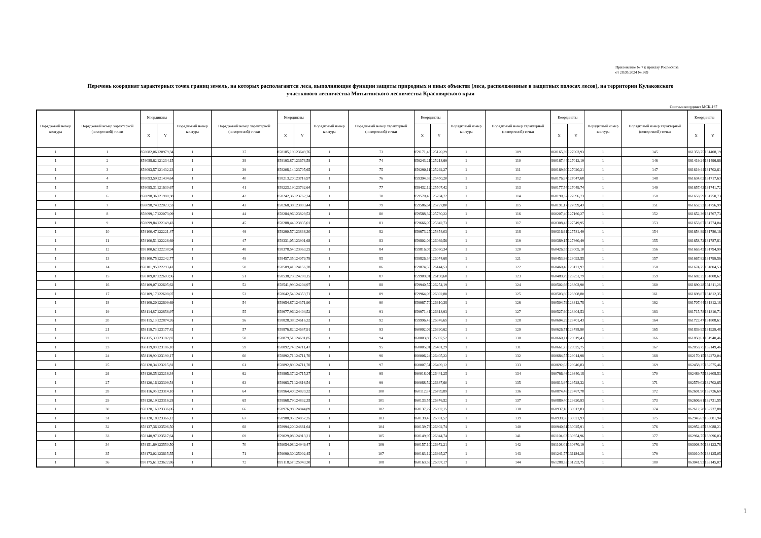Приложение № 7 к приказу Рослесхоза
от 28.05.2024 № 369
Перечень координат характерных точек границ земель, на которых располагаются леса, выполняющие функции защиты природных и иных объектов (леса, расположенные в защитных полосах лесов), на территории Кулаковского участкового лесничества Мотыгинского лесничества Красноярского края
Система координат МСК-167
| Порядковый номер контура | Порядковый номер характерной (поворотной) точки | Координаты | | Порядковый номер контура | Порядковый номер характерной (поворотной) точки | Координаты | | Порядковый номер контура | Порядковый номер характерной (поворотной) точки | Координаты | | Порядковый номер контура | Порядковый номер характерной (поворотной) точки | Координаты | | Порядковый номер контура | Порядковый номер характерной (поворотной) точки | Координаты | |
| --- | --- | --- | --- | --- | --- | --- | --- | --- | --- | --- | --- | --- | --- | --- | --- | --- | --- | --- | --- |
| | | X | Y | | | X | Y | | | X | Y | | | X | Y | | | X | Y |
| 1 | 1 | 858082,06 | 120979,34 | 1 | 37 | 858185,19 | 123649,76 | 1 | 73 | 859171,48 | 125120,29 | 1 | 109 | 860165,39 | 127003,93 | 1 | 145 | 861353,75 | 131408,19 |
| 1 | 2 | 858088,62 | 121234,15 | 1 | 38 | 858193,87 | 123673,58 | 1 | 74 | 859243,21 | 125218,69 | 1 | 110 | 860167,44 | 127012,19 | 1 | 146 | 861419,24 | 131496,66 |
| 1 | 3 | 858093,57 | 121432,23 | 1 | 39 | 858208,14 | 123705,65 | 1 | 75 | 859290,11 | 125292,27 | 1 | 111 | 860169,60 | 127020,21 | 1 | 147 | 861619,44 | 131702,61 |
| 1 | 4 | 858093,59 | 121434,64 | 1 | 40 | 858213,20 | 123716,97 | 1 | 76 | 859394,33 | 125450,20 | 1 | 112 | 860176,97 | 127047,68 | 1 | 148 | 861634,02 | 131717,63 |
| 1 | 5 | 858095,31 | 121630,67 | 1 | 41 | 858223,19 | 123732,64 | 1 | 77 | 859432,12 | 125507,42 | 1 | 113 | 860177,54 | 127049,74 | 1 | 149 | 861657,43 | 131741,72 |
| 1 | 6 | 858098,36 | 121980,38 | 1 | 42 | 858242,36 | 123762,74 | 1 | 78 | 859570,48 | 125704,72 | 1 | 114 | 860190,37 | 127096,73 | 1 | 150 | 861653,59 | 131750,73 |
| 1 | 7 | 858098,74 | 122023,53 | 1 | 43 | 858268,38 | 123803,44 | 1 | 79 | 859586,64 | 125727,80 | 1 | 115 | 860191,17 | 127099,43 | 1 | 151 | 861652,52 | 131756,99 |
| 1 | 8 | 858099,17 | 122073,09 | 1 | 44 | 858284,96 | 123829,53 | 1 | 80 | 859588,32 | 125730,22 | 1 | 116 | 860207,40 | 127160,27 | 1 | 152 | 861652,36 | 131767,73 |
| 1 | 9 | 858099,84 | 122149,43 | 1 | 45 | 858288,44 | 123835,01 | 1 | 81 | 859666,05 | 125842,73 | 1 | 117 | 860308,43 | 127549,95 | 1 | 153 | 861653,07 | 131774,04 |
| 1 | 10 | 858100,47 | 122221,47 | 1 | 46 | 858290,57 | 123838,30 | 1 | 82 | 859673,27 | 125854,03 | 1 | 118 | 860316,61 | 127581,49 | 1 | 154 | 861654,89 | 131780,16 |
| 1 | 11 | 858100,51 | 122226,69 | 1 | 47 | 858331,05 | 123901,68 | 1 | 83 | 859802,09 | 126039,56 | 1 | 119 | 860389,15 | 127860,49 | 1 | 155 | 861658,72 | 131787,81 |
| 1 | 12 | 858100,62 | 122238,94 | 1 | 48 | 858378,54 | 123963,25 | 1 | 84 | 859816,05 | 126060,34 | 1 | 120 | 860426,55 | 128005,10 | 1 | 156 | 861663,45 | 131794,99 |
| 1 | 13 | 858100,75 | 122242,77 | 1 | 49 | 858457,35 | 124079,79 | 1 | 85 | 859826,34 | 126074,68 | 1 | 121 | 860453,86 | 128093,55 | 1 | 157 | 861667,82 | 131799,56 |
| 1 | 14 | 858101,95 | 122293,41 | 1 | 50 | 858509,41 | 124156,78 | 1 | 86 | 859874,55 | 126144,53 | 1 | 122 | 860460,48 | 128121,97 | 1 | 158 | 861674,75 | 131804,53 |
| 1 | 15 | 858109,07 | 122603,96 | 1 | 51 | 858538,73 | 124200,15 | 1 | 87 | 859909,01 | 126198,68 | 1 | 123 | 860489,79 | 128251,79 | 1 | 159 | 861682,25 | 131808,62 |
| 1 | 16 | 858109,07 | 122605,62 | 1 | 52 | 858541,99 | 124204,97 | 1 | 88 | 859940,57 | 126254,19 | 1 | 124 | 860502,66 | 128303,90 | 1 | 160 | 861690,28 | 131811,28 |
| 1 | 17 | 858109,17 | 122608,07 | 1 | 53 | 858642,54 | 124353,71 | 1 | 89 | 859964,08 | 126302,88 | 1 | 125 | 860503,80 | 128308,80 | 1 | 161 | 861698,87 | 131812,35 |
| 1 | 18 | 858109,20 | 122609,69 | 1 | 54 | 858654,87 | 124371,90 | 1 | 90 | 859967,70 | 126310,38 | 1 | 126 | 860504,79 | 128312,78 | 1 | 162 | 861707,44 | 131812,18 |
| 1 | 19 | 858114,87 | 122856,97 | 1 | 55 | 858677,96 | 124404,52 | 1 | 91 | 859971,41 | 126318,93 | 1 | 127 | 860527,60 | 128404,53 | 1 | 163 | 861715,78 | 131810,71 |
| 1 | 20 | 858115,13 | 122874,26 | 1 | 56 | 858828,38 | 124616,32 | 1 | 92 | 859996,43 | 126376,65 | 1 | 128 | 860604,29 | 128701,43 | 1 | 164 | 861722,47 | 131808,61 |
| 1 | 21 | 858119,73 | 123177,42 | 1 | 57 | 858876,82 | 124687,91 | 1 | 93 | 860002,06 | 126390,62 | 1 | 129 | 860626,71 | 128788,90 | 1 | 165 | 861839,95 | 131929,48 |
| 1 | 22 | 858115,30 | 123182,87 | 1 | 58 | 858879,51 | 124691,85 | 1 | 94 | 860003,88 | 126397,52 | 1 | 130 | 860660,11 | 128919,43 | 1 | 166 | 861850,61 | 131940,46 |
| 1 | 23 | 858119,88 | 123186,10 | 1 | 59 | 858892,74 | 124711,47 | 1 | 95 | 860005,01 | 126401,29 | 1 | 131 | 860661,73 | 128925,75 | 1 | 167 | 862053,75 | 132149,46 |
| 1 | 24 | 858119,90 | 123190,17 | 1 | 60 | 858892,71 | 124711,70 | 1 | 96 | 860006,24 | 126405,22 | 1 | 132 | 860684,57 | 129014,98 | 1 | 168 | 862170,15 | 132272,04 |
| 1 | 25 | 858120,34 | 123215,81 | 1 | 61 | 858892,89 | 124711,70 | 1 | 97 | 860007,51 | 126409,12 | 1 | 133 | 860692,63 | 129046,83 | 1 | 169 | 862458,35 | 132575,46 |
| 1 | 26 | 858120,35 | 123216,34 | 1 | 62 | 858895,37 | 124715,37 | 1 | 98 | 860018,01 | 126441,25 | 1 | 134 | 860766,46 | 129340,18 | 1 | 170 | 862489,75 | 132608,53 |
| 1 | 27 | 858120,16 | 123309,54 | 1 | 63 | 858963,71 | 124816,54 | 1 | 99 | 860088,52 | 126687,60 | 1 | 135 | 860813,97 | 129528,32 | 1 | 171 | 862579,02 | 132702,65 |
| 1 | 28 | 858116,95 | 123314,10 | 1 | 64 | 858964,40 | 124820,32 | 1 | 100 | 860112,87 | 126789,89 | 1 | 136 | 860874,48 | 129767,78 | 1 | 172 | 862601,90 | 132726,69 |
| 1 | 29 | 858120,19 | 123316,28 | 1 | 65 | 858968,79 | 124832,35 | 1 | 101 | 860133,57 | 126876,52 | 1 | 137 | 860889,40 | 129820,93 | 1 | 173 | 862606,61 | 132731,55 |
| 1 | 30 | 858120,16 | 123336,06 | 1 | 66 | 858976,98 | 124844,89 | 1 | 102 | 860137,27 | 126892,15 | 1 | 138 | 860937,18 | 130012,83 | 1 | 174 | 862612,78 | 132737,88 |
| 1 | 31 | 858120,18 | 123366,12 | 1 | 67 | 858988,95 | 124857,35 | 1 | 103 | 860139,49 | 126901,52 | 1 | 139 | 860939,58 | 130021,93 | 1 | 175 | 862945,62 | 133081,94 |
| 1 | 32 | 858137,36 | 123506,50 | 1 | 68 | 858994,20 | 124861,64 | 1 | 104 | 860139,79 | 126902,74 | 1 | 140 | 860940,61 | 130025,91 | 1 | 176 | 862952,45 | 133088,21 |
| 1 | 33 | 858140,97 | 123517,64 | 1 | 69 | 859029,08 | 124913,21 | 1 | 105 | 860149,95 | 126944,74 | 1 | 141 | 861104,03 | 130654,96 | 1 | 177 | 862964,75 | 133096,03 |
| 1 | 34 | 858151,69 | 123550,50 | 1 | 70 | 859054,08 | 124949,47 | 1 | 106 | 860157,10 | 126972,21 | 1 | 142 | 861108,01 | 130670,19 | 1 | 178 | 863008,50 | 133123,78 |
| 1 | 35 | 858173,02 | 123615,55 | 1 | 71 | 859090,30 | 125002,45 | 1 | 107 | 860163,12 | 126995,27 | 1 | 143 | 861241,77 | 131184,26 | 1 | 179 | 863010,50 | 133125,05 |
| 1 | 36 | 858175,61 | 123622,86 | 1 | 72 | 859118,67 | 125043,30 | 1 | 108 | 860163,59 | 126997,17 | 1 | 144 | 861288,33 | 131293,75 | 1 | 180 | 863041,93 | 133145,07 |
1